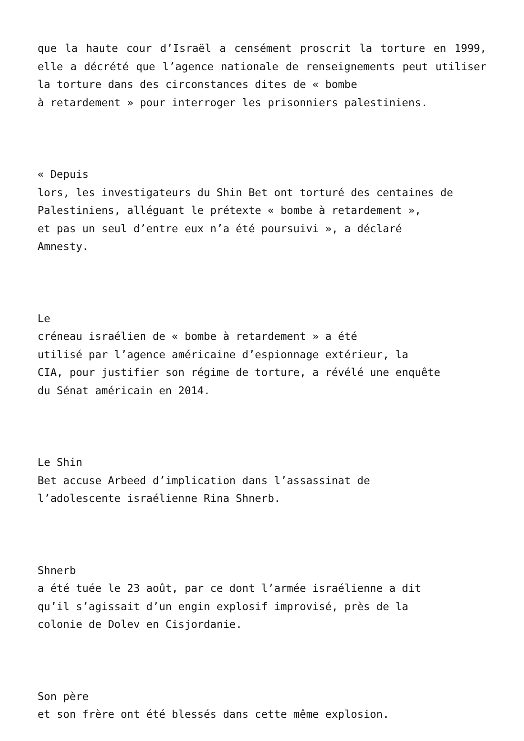que la haute cour d’Israël a censément proscrit la torture en 1999, elle a décrété que l’agence nationale de renseignements peut utiliser la torture dans des circonstances dites de « bombe
à retardement » pour interroger les prisonniers palestiniens.
« Depuis
lors, les investigateurs du Shin Bet ont torturé des centaines de
Palestiniens, alléguant le prétexte « bombe à retardement »,
et pas un seul d’entre eux n’a été poursuivi », a déclaré
Amnesty.
Le
créneau israélien de « bombe à retardement » a été
utilisé par l’agence américaine d’espionnage extérieur, la
CIA, pour justifier son régime de torture, a révélé une enquête
du Sénat américain en 2014.
Le Shin
Bet accuse Arbeed d’implication dans l’assassinat de
l’adolescente israélienne Rina Shnerb.
Shnerb
a été tuée le 23 août, par ce dont l’armée israélienne a dit
qu’il s’agissait d’un engin explosif improvisé, près de la
colonie de Dolev en Cisjordanie.
Son père
et son frère ont été blessés dans cette même explosion.